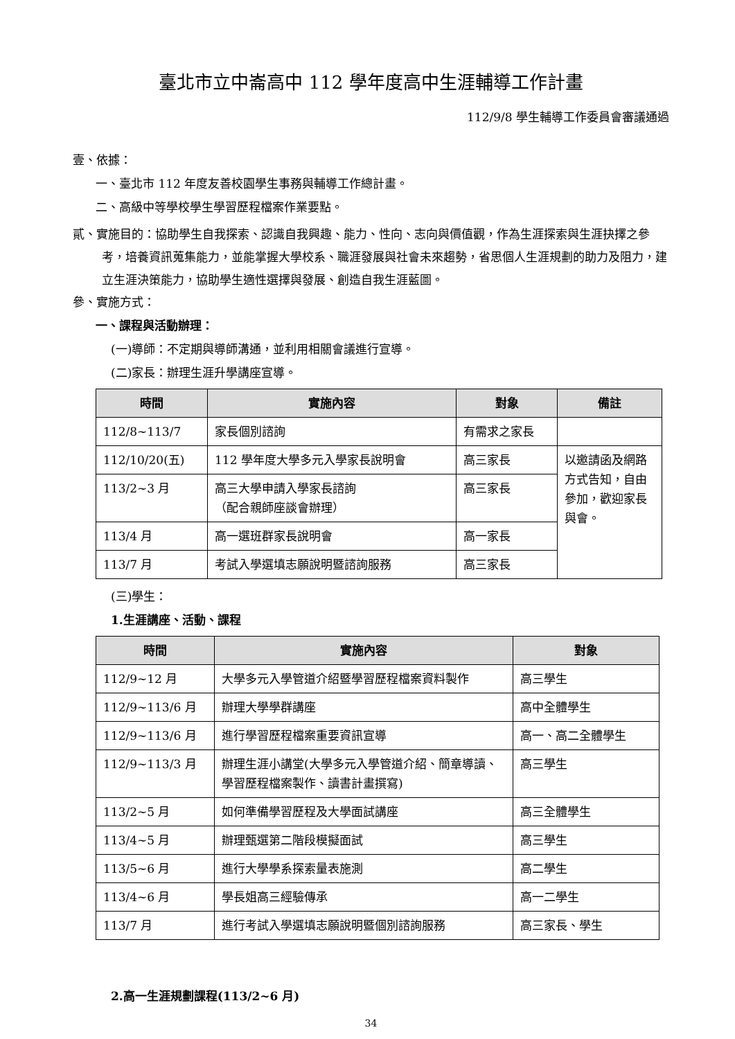臺北市立中崙高中 112 學年度高中生涯輔導工作計畫
112/9/8 學生輔導工作委員會審議通過
壹、依據：
一、臺北市 112 年度友善校園學生事務與輔導工作總計畫。
二、高級中等學校學生學習歷程檔案作業要點。
貳、實施目的：協助學生自我探索、認識自我興趣、能力、性向、志向與價值觀，作為生涯探索與生涯抉擇之參考，培養資訊蒐集能力，並能掌握大學校系、職涯發展與社會未來趨勢，省思個人生涯規劃的助力及阻力，建立生涯決策能力，協助學生適性選擇與發展、創造自我生涯藍圖。
參、實施方式：
一、課程與活動辦理：
(一)導師：不定期與導師溝通，並利用相關會議進行宣導。
(二)家長：辦理生涯升學講座宣導。
| 時間 | 實施內容 | 對象 | 備註 |
| --- | --- | --- | --- |
| 112/8~113/7 | 家長個別諮詢 | 有需求之家長 | |
| 112/10/20(五) | 112 學年度大學多元入學家長說明會 | 高三家長 | 以邀請函及網路方式告知，自由參加，歡迎家長與會。 |
| 113/2~3 月 | 高三大學申請入學家長諮詢 （配合親師座談會辦理） | 高三家長 | |
| 113/4 月 | 高一選班群家長說明會 | 高一家長 | |
| 113/7 月 | 考試入學選填志願說明暨諮詢服務 | 高三家長 | |
(三)學生：
1.生涯講座、活動、課程
| 時間 | 實施內容 | 對象 |
| --- | --- | --- |
| 112/9~12 月 | 大學多元入學管道介紹暨學習歷程檔案資料製作 | 高三學生 |
| 112/9~113/6 月 | 辦理大學學群講座 | 高中全體學生 |
| 112/9~113/6 月 | 進行學習歷程檔案重要資訊宣導 | 高一、高二全體學生 |
| 112/9~113/3 月 | 辦理生涯小講堂(大學多元入學管道介紹、簡章導讀、學習歷程檔案製作、讀書計畫撰寫) | 高三學生 |
| 113/2~5 月 | 如何準備學習歷程及大學面試講座 | 高三全體學生 |
| 113/4~5 月 | 辦理甄選第二階段模擬面試 | 高三學生 |
| 113/5~6 月 | 進行大學學系探索量表施測 | 高二學生 |
| 113/4~6 月 | 學長姐高三經驗傳承 | 高一二學生 |
| 113/7 月 | 進行考試入學選填志願說明暨個別諮詢服務 | 高三家長、學生 |
2.高一生涯規劃課程(113/2~6 月)
34